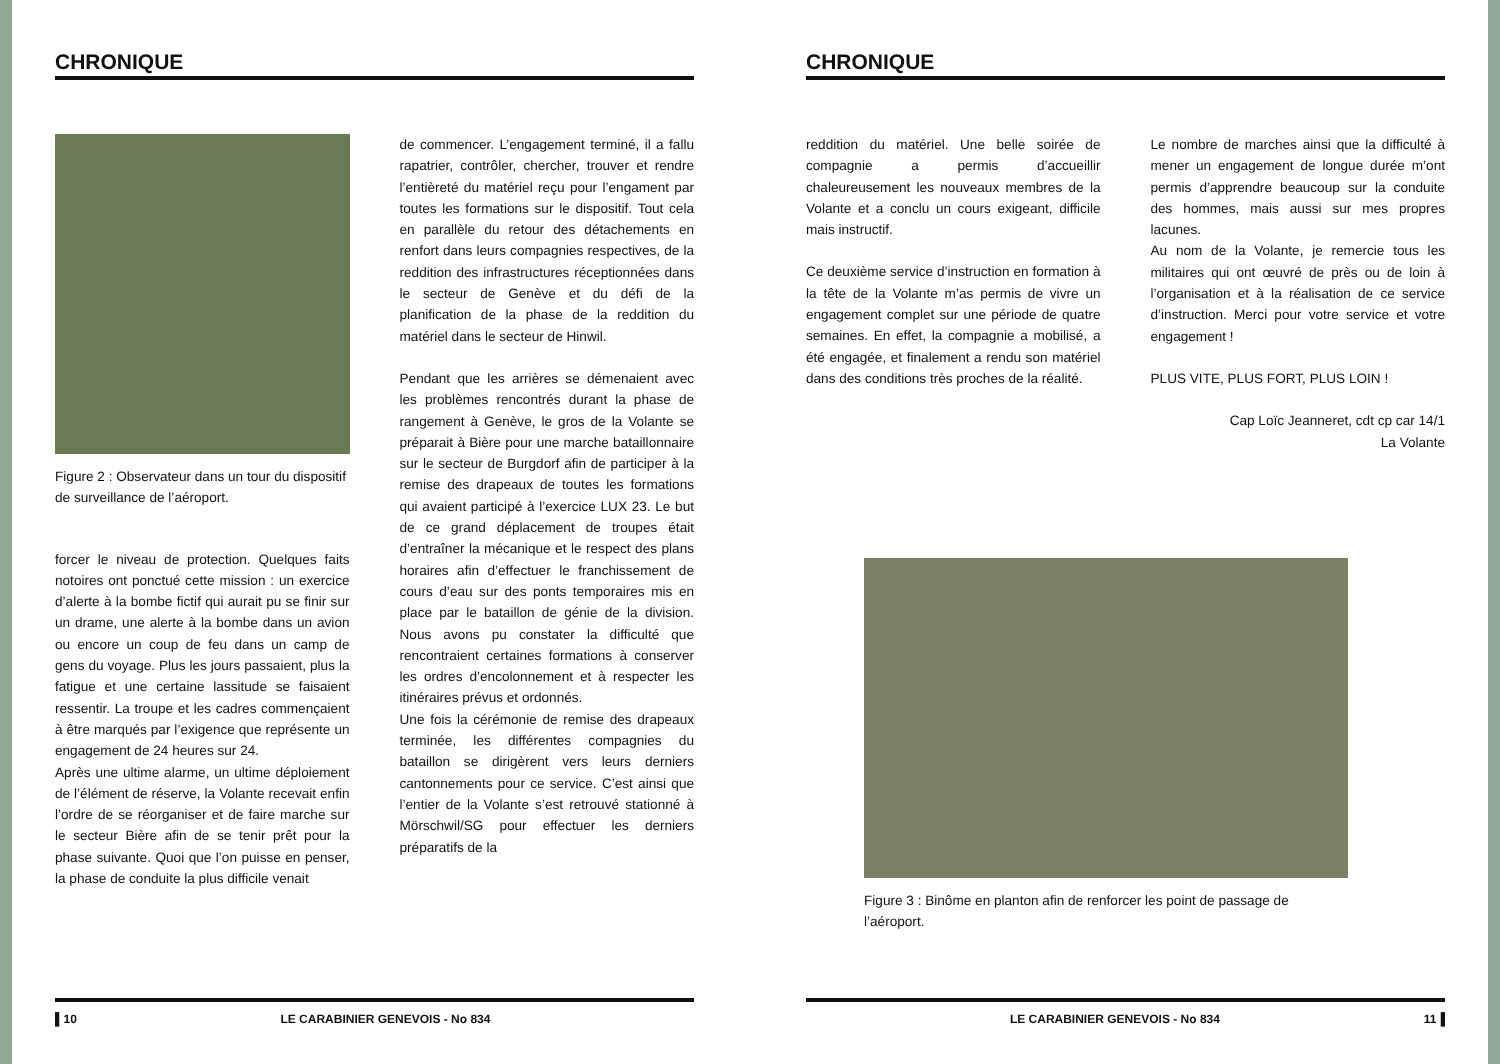CHRONIQUE
Figure 2 : Observateur dans un tour du dispositif de surveillance de l’aéroport.
forcer le niveau de protection. Quelques faits notoires ont ponctué cette mission : un exercice d’alerte à la bombe fictif qui aurait pu se finir sur un drame, une alerte à la bombe dans un avion ou encore un coup de feu dans un camp de gens du voyage. Plus les jours passaient, plus la fatigue et une certaine lassitude se faisaient ressentir. La troupe et les cadres commençaient à être marqués par l’exigence que représente un engagement de 24 heures sur 24.
Après une ultime alarme, un ultime déploiement de l’élément de réserve, la Volante recevait enfin l’ordre de se réorganiser et de faire marche sur le secteur Bière afin de se tenir prêt pour la phase suivante. Quoi que l’on puisse en penser, la phase de conduite la plus difficile venait
de commencer. L’engagement terminé, il a fallu rapatrier, contrôler, chercher, trouver et rendre l’entièreté du matériel reçu pour l’engament par toutes les formations sur le dispositif. Tout cela en parallèle du retour des détachements en renfort dans leurs compagnies respectives, de la reddition des infrastructures réceptionnées dans le secteur de Genève et du défi de la planification de la phase de la reddition du matériel dans le secteur de Hinwil.
Pendant que les arrières se démenaient avec les problèmes rencontrés durant la phase de rangement à Genève, le gros de la Volante se préparait à Bière pour une marche bataillonnaire sur le secteur de Burgdorf afin de participer à la remise des drapeaux de toutes les formations qui avaient participé à l’exercice LUX 23. Le but de ce grand déplacement de troupes était d’entraîner la mécanique et le respect des plans horaires afin d’effectuer le franchissement de cours d’eau sur des ponts temporaires mis en place par le bataillon de génie de la division. Nous avons pu constater la difficulté que rencontraient certaines formations à conserver les ordres d’encolonnement et à respecter les itinéraires prévus et ordonnés.
Une fois la cérémonie de remise des drapeaux terminée, les différentes compagnies du bataillon se dirigèrent vers leurs derniers cantonnements pour ce service. C’est ainsi que l’entier de la Volante s’est retrouvé stationné à Mörschwil/SG pour effectuer les derniers préparatifs de la
▌10 LE CARABINIER GENEVOIS - No 834
CHRONIQUE
reddition du matériel. Une belle soirée de compagnie a permis d’accueillir chaleureusement les nouveaux membres de la Volante et a conclu un cours exigeant, difficile mais instructif.
Ce deuxième service d’instruction en formation à la tête de la Volante m’as permis de vivre un engagement complet sur une période de quatre semaines. En effet, la compagnie a mobilisé, a été engagée, et finalement a rendu son matériel dans des conditions très proches de la réalité.
Le nombre de marches ainsi que la difficulté à mener un engagement de longue durée m’ont permis d’apprendre beaucoup sur la conduite des hommes, mais aussi sur mes propres lacunes.
Au nom de la Volante, je remercie tous les militaires qui ont œuvré de près ou de loin à l’organisation et à la réalisation de ce service d’instruction. Merci pour votre service et votre engagement !
PLUS VITE, PLUS FORT, PLUS LOIN !
Cap Loïc Jeanneret, cdt cp car 14/1
La Volante
Figure 3 : Binôme en planton afin de renforcer les point de passage de l’aéroport.
LE CARABINIER GENEVOIS - No 834 11▐